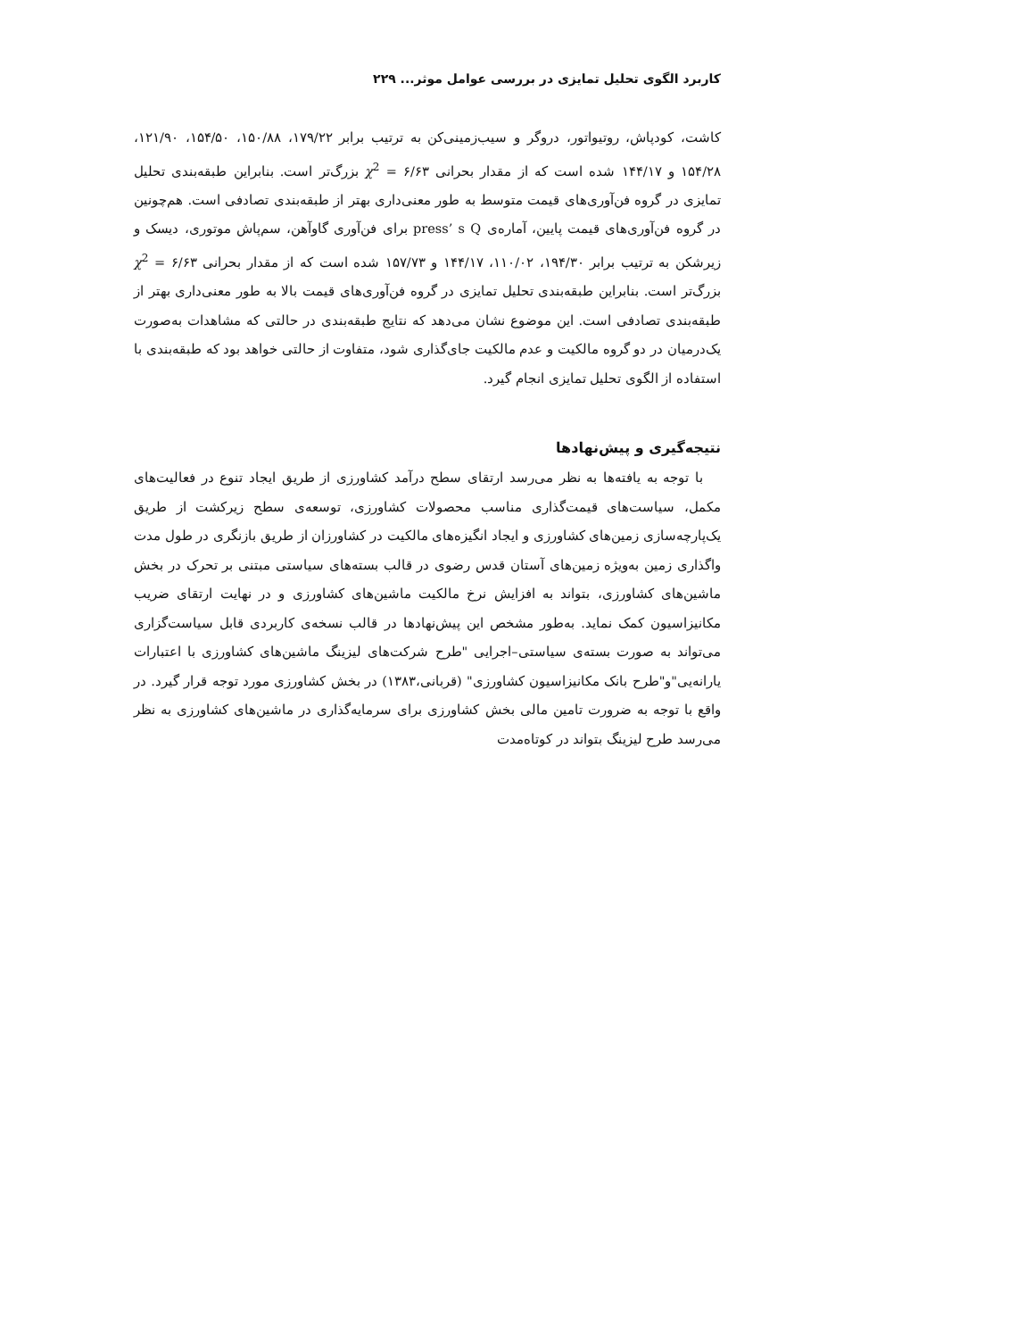کاربرد الگوی تحلیل تمایزی در بررسی عوامل موثر... ۲۲۹
کاشت، کودپاش، روتیواتور، دروگر و سیب‌زمینی‌کن به ترتیب برابر ۱۷۹/۲۲، ۱۵۰/۸۸، ۱۵۴/۵۰، ۱۲۱/۹۰، ۱۵۴/۲۸ و ۱۴۴/۱۷ شده است که از مقدار بحرانی ۶/۶۳ = χ<sup>2</sup> بزرگ‌تر است. بنابراین طبقه‌بندی تحلیل تمایزی در گروه فن‌آوری‌های قیمت متوسط به طور معنی‌داری بهتر از طبقه‌بندی تصادفی است. هم‌چونین در گروه فن‌آوری‌های قیمت پایین، آماره‌ی press’ s Q برای فن‌آوری گاوآهن، سم‌پاش موتوری، دیسک و زیرشکن به ترتیب برابر ۱۹۴/۳۰، ۱۱۰/۰۲، ۱۴۴/۱۷ و ۱۵۷/۷۳ شده است که از مقدار بحرانی ۶/۶۳ = χ<sup>2</sup> بزرگ‌تر است. بنابراین طبقه‌بندی تحلیل تمایزی در گروه فن‌آوری‌های قیمت بالا به طور معنی‌داری بهتر از طبقه‌بندی تصادفی است. این موضوع نشان می‌دهد که نتایج طبقه‌بندی در حالتی که مشاهدات به‌صورت یک‌درمیان در دو گروه مالکیت و عدم مالکیت جای‌گذاری شود، متفاوت از حالتی خواهد بود که طبقه‌بندی با استفاده از الگوی تحلیل تمایزی انجام گیرد.
نتیجه‌گیری و پیش‌نهادها
با توجه به یافته‌ها به نظر می‌رسد ارتقای سطح درآمد کشاورزی از طریق ایجاد تنوع در فعالیت‌های مکمل، سیاست‌های قیمت‌گذاری مناسب محصولات کشاورزی، توسعه‌ی سطح زیرکشت از طریق یک‌پارچه‌سازی زمین‌های کشاورزی و ایجاد انگیزه‌های مالکیت در کشاورزان از طریق بازنگری در طول مدت واگذاری زمین به‌ویژه زمین‌های آستان قدس رضوی در قالب بسته‌های سیاستی مبتنی بر تحرک در بخش ماشین‌های کشاورزی، بتواند به افزایش نرخ مالکیت ماشین‌های کشاورزی و در نهایت ارتقای ضریب مکانیزاسیون کمک نماید. به‌طور مشخص این پیش‌نهادها در قالب نسخه‌ی کاربردی قابل سیاست‌گزاری می‌تواند به صورت بسته‌ی سیاستی–اجرایی "طرح شرکت‌های لیزینگ ماشین‌های کشاورزی با اعتبارات یارانه‌یی"و"طرح بانک مکانیزاسیون کشاورزی" (قربانی،۱۳۸۳) در بخش کشاورزی مورد توجه قرار گیرد. در واقع با توجه به ضرورت تامین مالی بخش کشاورزی برای سرمایه‌گذاری در ماشین‌های کشاورزی به نظر می‌رسد طرح لیزینگ بتواند در کوتاه‌مدت